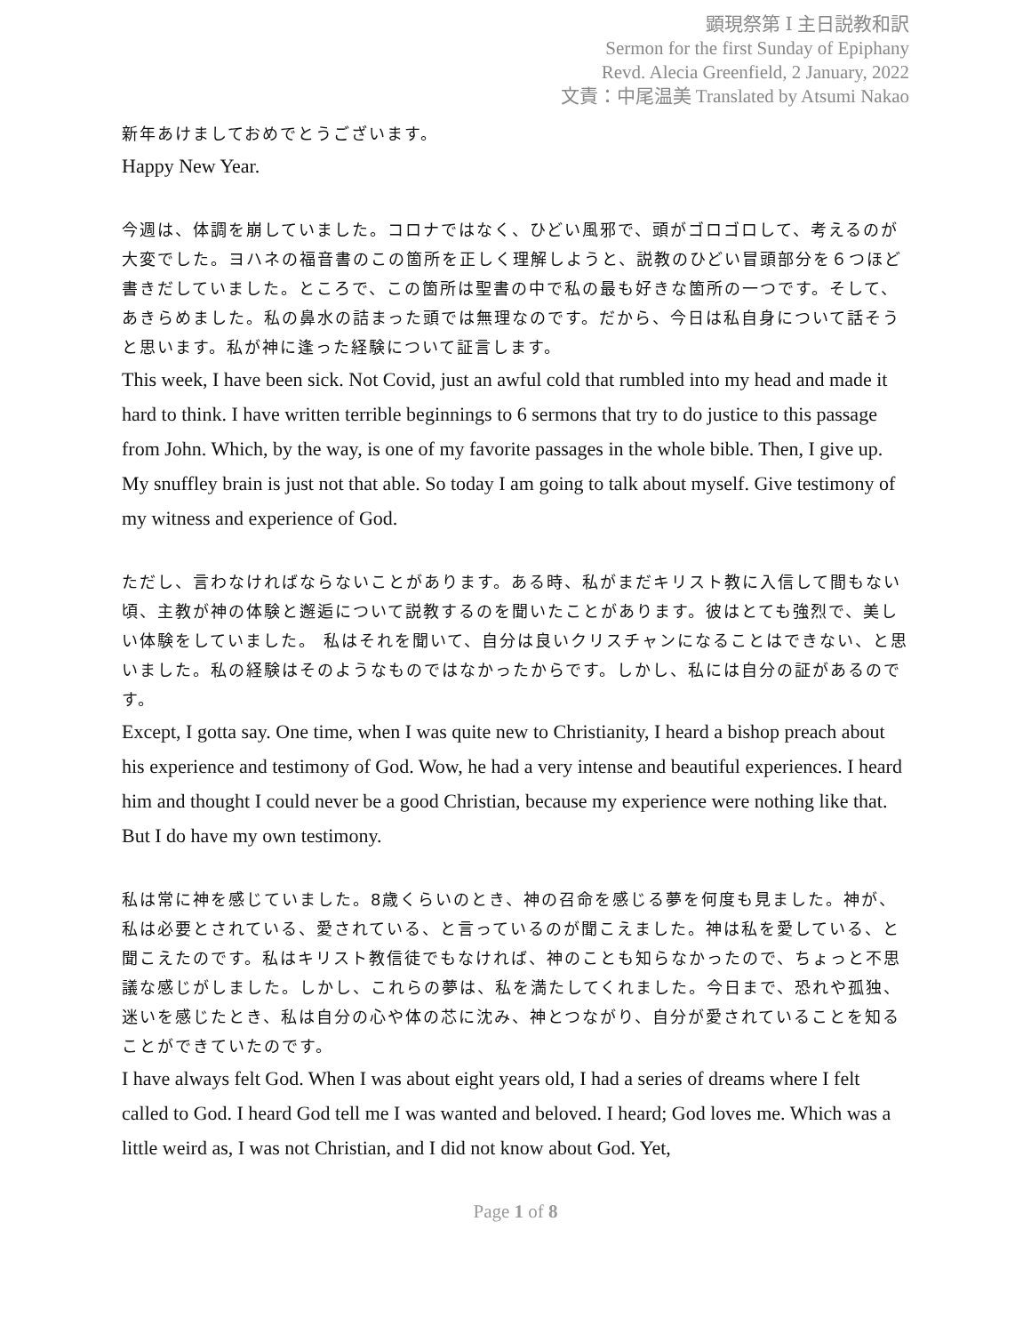顕現祭第 Ⅰ 主日説教和訳
Sermon for the first Sunday of Epiphany
Revd. Alecia Greenfield, 2 January, 2022
文責：中尾温美 Translated by Atsumi Nakao
新年あけましておめでとうございます。
Happy New Year.
今週は、体調を崩していました。コロナではなく、ひどい風邪で、頭がゴロゴロして、考えるのが大変でした。ヨハネの福音書のこの箇所を正しく理解しようと、説教のひどい冒頭部分を６つほど書きだしていました。ところで、この箇所は聖書の中で私の最も好きな箇所の一つです。そして、あきらめました。私の鼻水の詰まった頭では無理なのです。だから、今日は私自身について話そうと思います。私が神に逢った経験について証言します。
This week, I have been sick. Not Covid, just an awful cold that rumbled into my head and made it hard to think. I have written terrible beginnings to 6 sermons that try to do justice to this passage from John. Which, by the way, is one of my favorite passages in the whole bible. Then, I give up. My snuffley brain is just not that able. So today I am going to talk about myself. Give testimony of my witness and experience of God.
ただし、言わなければならないことがあります。ある時、私がまだキリスト教に入信して間もない頃、主教が神の体験と邂逅について説教するのを聞いたことがあります。彼はとても強烈で、美しい体験をしていました。 私はそれを聞いて、自分は良いクリスチャンになることはできない、と思いました。私の経験はそのようなものではなかったからです。しかし、私には自分の証があるのです。
Except, I gotta say. One time, when I was quite new to Christianity, I heard a bishop preach about his experience and testimony of God. Wow, he had a very intense and beautiful experiences. I heard him and thought I could never be a good Christian, because my experience were nothing like that. But I do have my own testimony.
私は常に神を感じていました。8歳くらいのとき、神の召命を感じる夢を何度も見ました。神が、私は必要とされている、愛されている、と言っているのが聞こえました。神は私を愛している、と聞こえたのです。私はキリスト教信徒でもなければ、神のことも知らなかったので、ちょっと不思議な感じがしました。しかし、これらの夢は、私を満たしてくれました。今日まで、恐れや孤独、迷いを感じたとき、私は自分の心や体の芯に沈み、神とつながり、自分が愛されていることを知ることができていたのです。
I have always felt God. When I was about eight years old, I had a series of dreams where I felt called to God. I heard God tell me I was wanted and beloved. I heard; God loves me. Which was a little weird as, I was not Christian, and I did not know about God. Yet,
Page 1 of 8